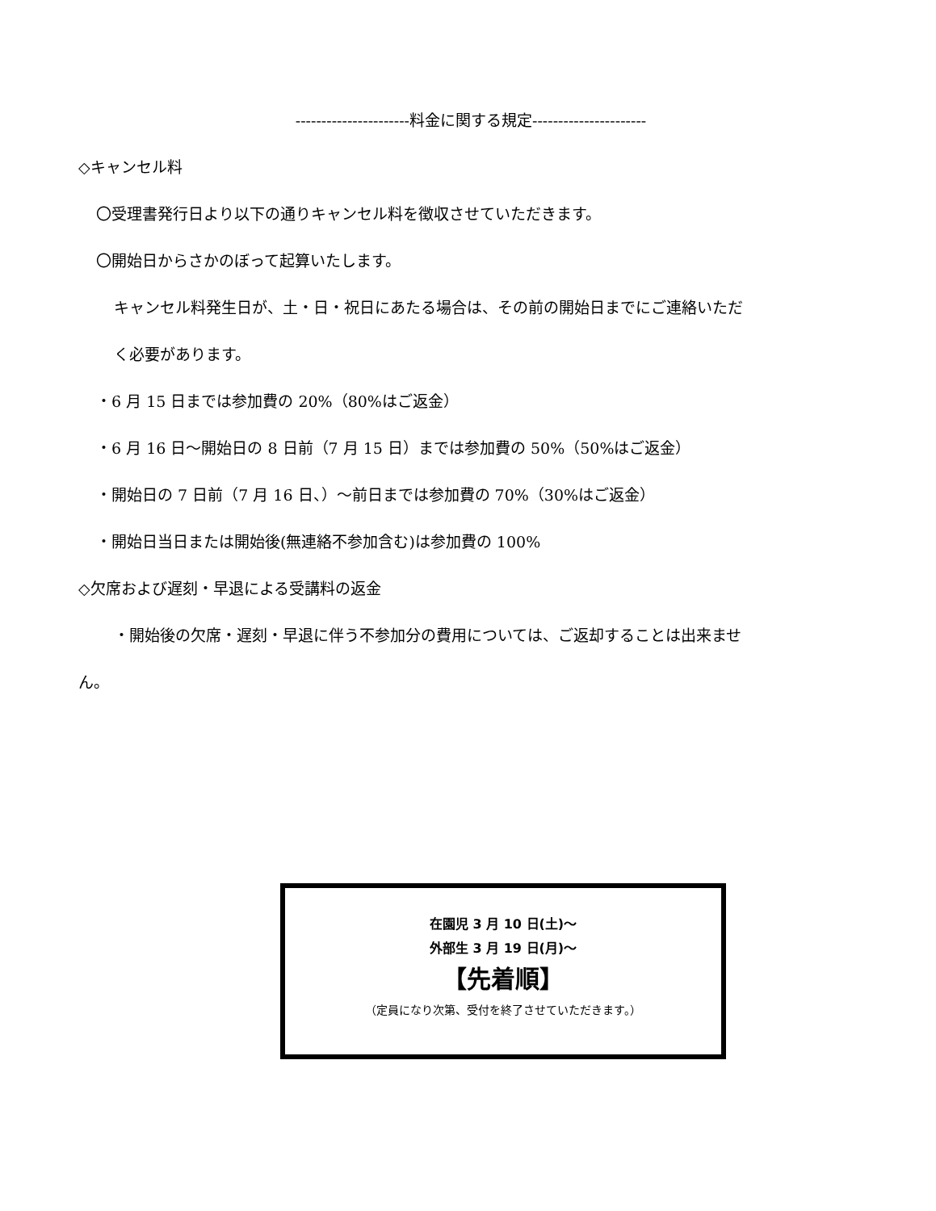----------------------料金に関する規定----------------------
◇キャンセル料
〇受理書発行日より以下の通りキャンセル料を徴収させていただきます。
〇開始日からさかのぼって起算いたします。
キャンセル料発生日が、土・日・祝日にあたる場合は、その前の開始日までにご連絡いただ
く必要があります。
・6 月 15 日までは参加費の 20%（80%はご返金）
・6 月 16 日～開始日の 8 日前（7 月 15 日）までは参加費の 50%（50%はご返金）
・開始日の 7 日前（7 月 16 日、）～前日までは参加費の 70%（30%はご返金）
・開始日当日または開始後(無連絡不参加含む)は参加費の 100%
◇欠席および遅刻・早退による受講料の返金
・開始後の欠席・遅刻・早退に伴う不参加分の費用については、ご返却することは出来ませ
ん。
在園児 3 月 10 日(土)～
外部生 3 月 19 日(月)～
【先着順】
（定員になり次第、受付を終了させていただきます。）